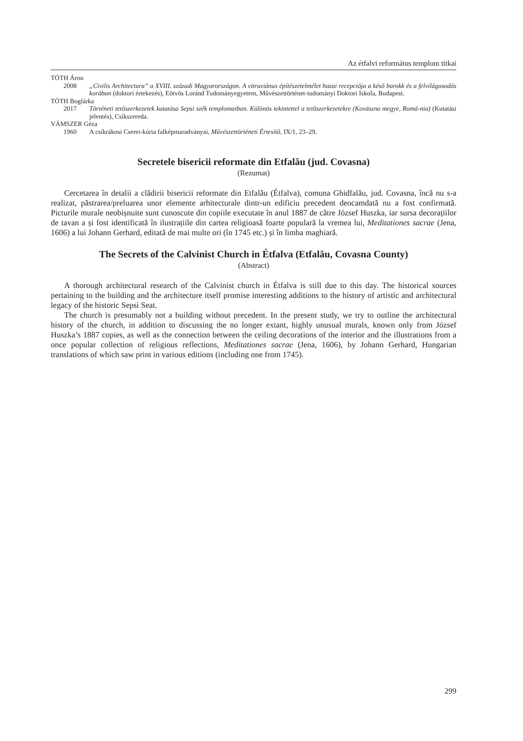Az étfalvi református templom titkai
TÓTH Áron
2008 „Civilis Architectura” a XVIII. századi Magyarországon. A vitruviánus építészetelmélet hazai recepciója a késő barokk és a felvilágosodás korában (doktori értekezés), Eötvös Loránd Tudományegyetem, Művészettörténet-tudományi Doktori Iskola, Budapest.
TÓTH Boglárka
2017 Történeti tetőszerkezetek kutatása Sepsi szék templomaiban. Különös tekintettel a tetőszerkezetekre (Kovászna megye, Romá-nia) (Kutatási jelentés), Csíkszereda.
VÁMSZER Géza
1960 A csíkrákosi Cserei-kúria falképmaradványai, Művészettörténeti Értesítő, IX/1, 23–29.
Secretele bisericii reformate din Etfalău (jud. Covasna)
(Rezumat)
Cercetarea în detalii a clădirii bisericii reformate din Etfalău (Étfalva), comuna Ghidfalău, jud. Covasna, încă nu s-a realizat, păstrarea/preluarea unor elemente arhitecturale dintr-un edificiu precedent deocamdată nu a fost confirmată. Picturile murale neobișnuite sunt cunoscute din copiile executate în anul 1887 de către József Huszka, iar sursa decorațiilor de tavan a și fost identificată în ilustrațiile din cartea religioasă foarte populară la vremea lui, Meditationes sacrae (Jena, 1606) a lui Johann Gerhard, editată de mai multe ori (în 1745 etc.) și în limba maghiară.
The Secrets of the Calvinist Church in Étfalva (Etfalău, Covasna County)
(Abstract)
A thorough architectural research of the Calvinist church in Étfalva is still due to this day. The historical sources pertaining to the building and the architecture itself promise interesting additions to the history of artistic and architectural legacy of the historic Sepsi Seat.
The church is presumably not a building without precedent. In the present study, we try to outline the architectural history of the church, in addition to discussing the no longer extant, highly unusual murals, known only from József Huszka’s 1887 copies, as well as the connection between the ceiling decorations of the interior and the illustrations from a once popular collection of religious reflections, Meditationes sacrae (Jena, 1606), by Johann Gerhard, Hungarian translations of which saw print in various editions (including one from 1745).
299